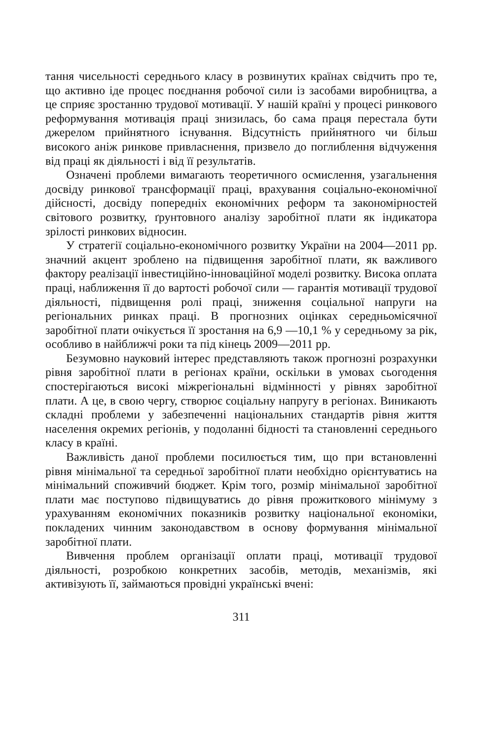тання чисельності середнього класу в розвинутих країнах свідчить про те, що активно іде процес поєднання робочої сили із засобами виробництва, а це сприяє зростанню трудової мотивації. У нашій країні у процесі ринкового реформування мотивація праці знизилась, бо сама праця перестала бути джерелом прийнятного існування. Відсутність прийнятного чи більш високого аніж ринкове привласнення, призвело до поглиблення відчуження від праці як діяльності і від її результатів.
Означені проблеми вимагають теоретичного осмислення, узагальнення досвіду ринкової трансформації праці, врахування соціально-економічної дійсності, досвіду попередніх економічних реформ та закономірностей світового розвитку, ґрунтовного аналізу заробітної плати як індикатора зрілості ринкових відносин.
У стратегії соціально-економічного розвитку України на 2004—2011 рр. значний акцент зроблено на підвищення заробітної плати, як важливого фактору реалізації інвестиційно-інноваційної моделі розвитку. Висока оплата праці, наближення її до вартості робочої сили — гарантія мотивації трудової діяльності, підвищення ролі праці, зниження соціальної напруги на регіональних ринках праці. В прогнозних оцінках середньомісячної заробітної плати очікується її зростання на 6,9 —10,1 % у середньому за рік, особливо в найближчі роки та під кінець 2009—2011 рр.
Безумовно науковий інтерес представляють також прогнозні розрахунки рівня заробітної плати в регіонах країни, оскільки в умовах сьогодення спостерігаються високі міжрегіональні відмінності у рівнях заробітної плати. А це, в свою чергу, створює соціальну напругу в регіонах. Виникають складні проблеми у забезпеченні національних стандартів рівня життя населення окремих регіонів, у подоланні бідності та становленні середнього класу в країні.
Важливість даної проблеми посилюється тим, що при встановленні рівня мінімальної та середньої заробітної плати необхідно орієнтуватись на мінімальний споживчий бюджет. Крім того, розмір мінімальної заробітної плати має поступово підвищуватись до рівня прожиткового мінімуму з урахуванням економічних показників розвитку національної економіки, покладених чинним законодавством в основу формування мінімальної заробітної плати.
Вивчення проблем організації оплати праці, мотивації трудової діяльності, розробкою конкретних засобів, методів, механізмів, які активізують її, займаються провідні українські вчені:
311